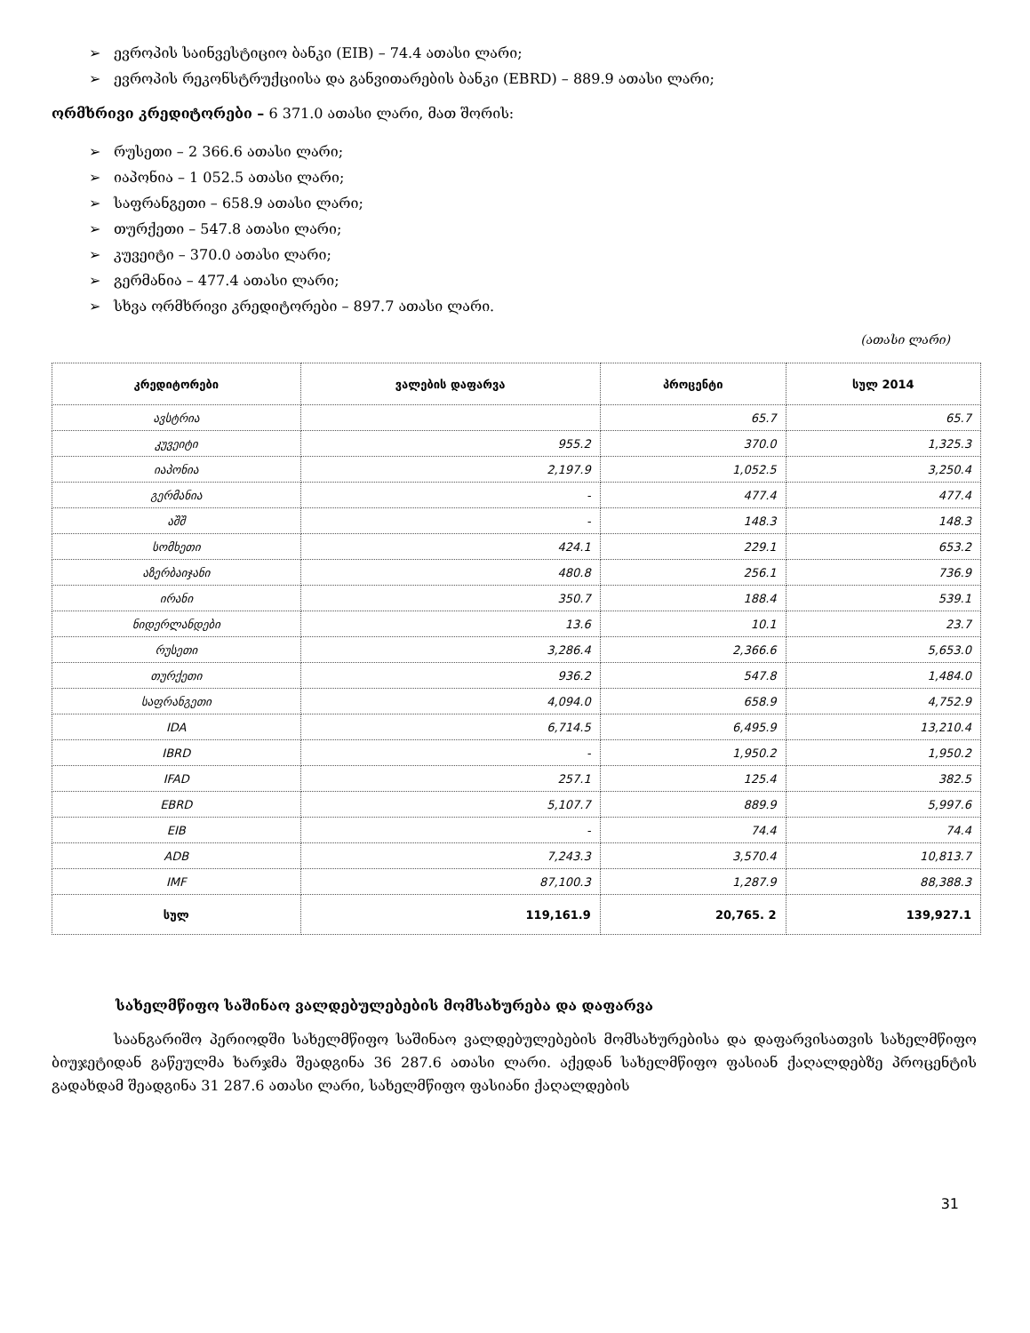➢ ევროპის საინვესტიციო ბანკი (EIB) – 74.4 ათასი ლარი;
➢ ევროპის რეკონსტრუქციისა და განვითარების ბანკი (EBRD) – 889.9 ათასი ლარი;
ორმხრივი კრედიტორები – 6 371.0 ათასი ლარი, მათ შორის:
➢ რუსეთი – 2 366.6 ათასი ლარი;
➢ იაპონია – 1 052.5 ათასი ლარი;
➢ საფრანგეთი – 658.9 ათასი ლარი;
➢ თურქეთი – 547.8 ათასი ლარი;
➢ კუვეიტი – 370.0 ათასი ლარი;
➢ გერმანია – 477.4 ათასი ლარი;
➢ სხვა ორმხრივი კრედიტორები – 897.7 ათასი ლარი.
(ათასი ლარი)
| კრედიტორები | ვალების დაფარვა | პროცენტი | სულ 2014 |
| --- | --- | --- | --- |
| ავსტრია | | 65.7 | 65.7 |
| კუვეიტი | 955.2 | 370.0 | 1,325.3 |
| იაპონია | 2,197.9 | 1,052.5 | 3,250.4 |
| გერმანია | - | 477.4 | 477.4 |
| აშშ | - | 148.3 | 148.3 |
| სომხეთი | 424.1 | 229.1 | 653.2 |
| აზერბაიჯანი | 480.8 | 256.1 | 736.9 |
| ირანი | 350.7 | 188.4 | 539.1 |
| ნიდერლანდები | 13.6 | 10.1 | 23.7 |
| რუსეთი | 3,286.4 | 2,366.6 | 5,653.0 |
| თურქეთი | 936.2 | 547.8 | 1,484.0 |
| საფრანგეთი | 4,094.0 | 658.9 | 4,752.9 |
| IDA | 6,714.5 | 6,495.9 | 13,210.4 |
| IBRD | - | 1,950.2 | 1,950.2 |
| IFAD | 257.1 | 125.4 | 382.5 |
| EBRD | 5,107.7 | 889.9 | 5,997.6 |
| EIB | - | 74.4 | 74.4 |
| ADB | 7,243.3 | 3,570.4 | 10,813.7 |
| IMF | 87,100.3 | 1,287.9 | 88,388.3 |
| სულ | 119,161.9 | 20,765. 2 | 139,927.1 |
სახელმწიფო საშინაო ვალდებულებების მომსახურება და დაფარვა
საანგარიშო პერიოდში სახელმწიფო საშინაო ვალდებულებების მომსახურებისა და დაფარვისათვის სახელმწიფო ბიუჯეტიდან გაწეულმა ხარჯმა შეადგინა 36 287.6 ათასი ლარი. აქედან სახელმწიფო ფასიან ქაღალდებზე პროცენტის გადახდამ შეადგინა 31 287.6 ათასი ლარი, სახელმწიფო ფასიანი ქაღალდების
31